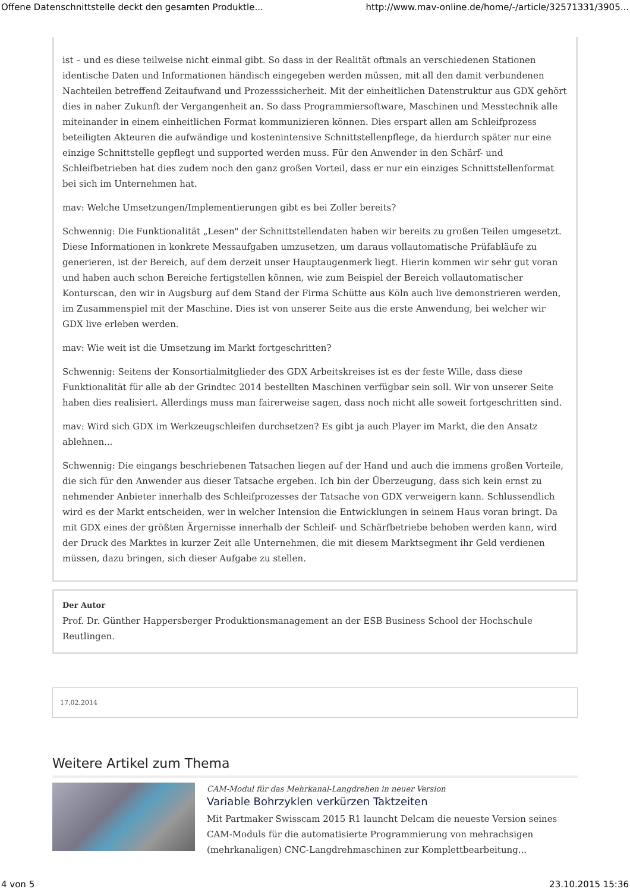Offene Datenschnittstelle deckt den gesamten Produktle... http://www.mav-online.de/home/-/article/32571331/3905...
ist – und es diese teilweise nicht einmal gibt. So dass in der Realität oftmals an verschiedenen Stationen identische Daten und Informationen händisch eingegeben werden müssen, mit all den damit verbundenen Nachteilen betreffend Zeitaufwand und Prozesssicherheit. Mit der einheitlichen Datenstruktur aus GDX gehört dies in naher Zukunft der Vergangenheit an. So dass Programmiersoftware, Maschinen und Messtechnik alle miteinander in einem einheitlichen Format kommunizieren können. Dies erspart allen am Schleifprozess beteiligten Akteuren die aufwändige und kostenintensive Schnittstellenpflege, da hierdurch später nur eine einzige Schnittstelle gepflegt und supported werden muss. Für den Anwender in den Schärf- und Schleifbetrieben hat dies zudem noch den ganz großen Vorteil, dass er nur ein einziges Schnittstellenformat bei sich im Unternehmen hat.
mav: Welche Umsetzungen/Implementierungen gibt es bei Zoller bereits?
Schwennig: Die Funktionalität „Lesen" der Schnittstellendaten haben wir bereits zu großen Teilen umgesetzt. Diese Informationen in konkrete Messaufgaben umzusetzen, um daraus vollautomatische Prüfabläufe zu generieren, ist der Bereich, auf dem derzeit unser Hauptaugenmerk liegt. Hierin kommen wir sehr gut voran und haben auch schon Bereiche fertigstellen können, wie zum Beispiel der Bereich vollautomatischer Konturscan, den wir in Augsburg auf dem Stand der Firma Schütte aus Köln auch live demonstrieren werden, im Zusammenspiel mit der Maschine. Dies ist von unserer Seite aus die erste Anwendung, bei welcher wir GDX live erleben werden.
mav: Wie weit ist die Umsetzung im Markt fortgeschritten?
Schwennig: Seitens der Konsortialmitglieder des GDX Arbeitskreises ist es der feste Wille, dass diese Funktionalität für alle ab der Grindtec 2014 bestellten Maschinen verfügbar sein soll. Wir von unserer Seite haben dies realisiert. Allerdings muss man fairerweise sagen, dass noch nicht alle soweit fortgeschritten sind.
mav: Wird sich GDX im Werkzeugschleifen durchsetzen? Es gibt ja auch Player im Markt, die den Ansatz ablehnen...
Schwennig: Die eingangs beschriebenen Tatsachen liegen auf der Hand und auch die immens großen Vorteile, die sich für den Anwender aus dieser Tatsache ergeben. Ich bin der Überzeugung, dass sich kein ernst zu nehmender Anbieter innerhalb des Schleifprozesses der Tatsache von GDX verweigern kann. Schlussendlich wird es der Markt entscheiden, wer in welcher Intension die Entwicklungen in seinem Haus voran bringt. Da mit GDX eines der größten Ärgernisse innerhalb der Schleif- und Schärfbetriebe behoben werden kann, wird der Druck des Marktes in kurzer Zeit alle Unternehmen, die mit diesem Marktsegment ihr Geld verdienen müssen, dazu bringen, sich dieser Aufgabe zu stellen.
Der Autor
Prof. Dr. Günther Happersberger Produktionsmanagement an der ESB Business School der Hochschule Reutlingen.
17.02.2014
Weitere Artikel zum Thema
CAM-Modul für das Mehrkanal-Langdrehen in neuer Version
Variable Bohrzyklen verkürzen Taktzeiten
Mit Partmaker Swisscam 2015 R1 launcht Delcam die neueste Version seines CAM-Moduls für die automatisierte Programmierung von mehrachsigen (mehrkanaligen) CNC-Langdrehmaschinen zur Komplettbearbeitung...
4 von 5 23.10.2015 15:36